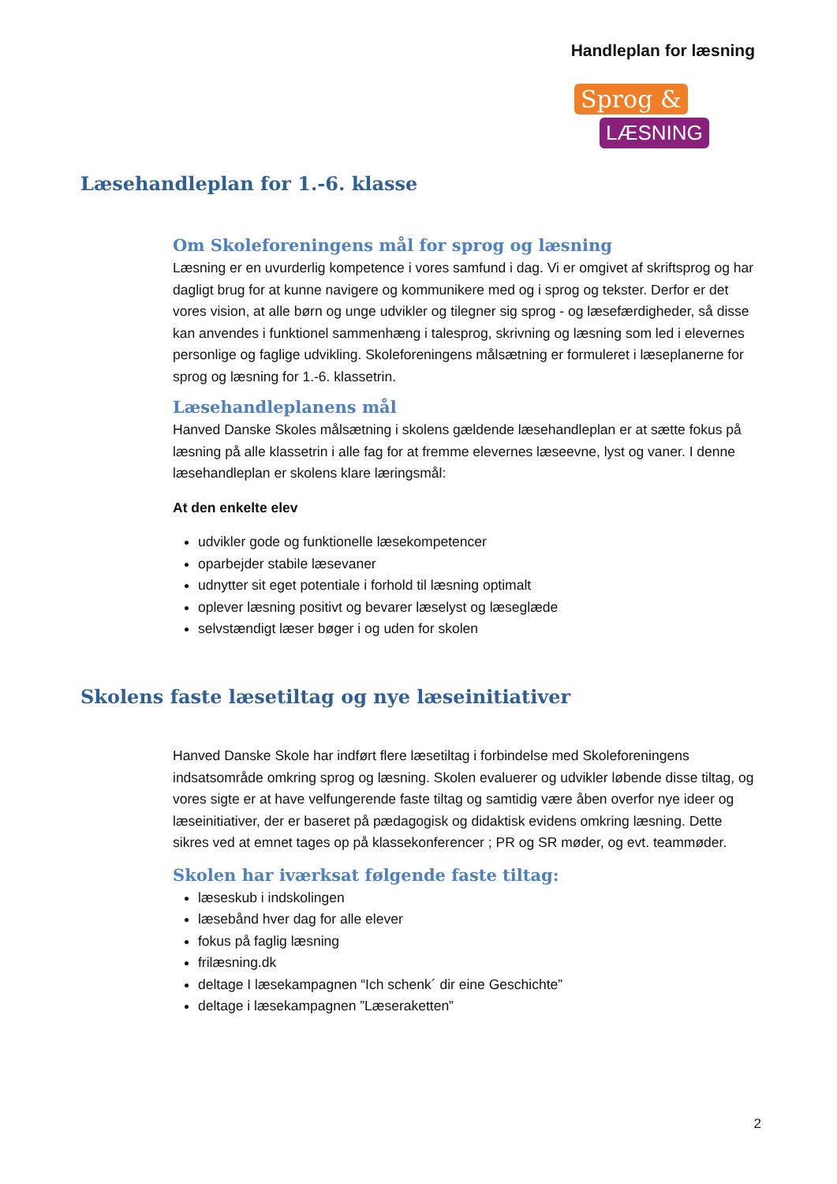Handleplan for læsning
Sprog &
LÆSNING
Læsehandleplan for 1.-6. klasse
Om Skoleforeningens mål for sprog og læsning
Læsning er en uvurderlig kompetence i vores samfund i dag. Vi er omgivet af skriftsprog og har dagligt brug for at kunne navigere og kommunikere med og i sprog og tekster. Derfor er det vores vision, at alle børn og unge udvikler og tilegner sig sprog - og læsefærdigheder, så disse kan anvendes i funktionel sammenhæng i talesprog, skrivning og læsning som led i elevernes personlige og faglige udvikling. Skoleforeningens målsætning er formuleret i læseplanerne for sprog og læsning for 1.-6. klassetrin.
Læsehandleplanens mål
Hanved Danske Skoles målsætning i skolens gældende læsehandleplan er at sætte fokus på læsning på alle klassetrin i alle fag for at fremme elevernes læseevne, lyst og vaner. I denne læsehandleplan er skolens klare læringsmål:
At den enkelte elev
udvikler gode og funktionelle læsekompetencer
oparbejder stabile læsevaner
udnytter sit eget potentiale i forhold til læsning optimalt
oplever læsning positivt og bevarer læselyst og læseglæde
selvstændigt læser bøger i og uden for skolen
Skolens faste læsetiltag og nye læseinitiativer
Hanved Danske Skole har indført flere læsetiltag i forbindelse med Skoleforeningens indsatsområde omkring sprog og læsning. Skolen evaluerer og udvikler løbende disse tiltag, og vores sigte er at have velfungerende faste tiltag og samtidig være åben overfor nye ideer og læseinitiativer, der er baseret på pædagogisk og didaktisk evidens omkring læsning. Dette sikres ved at emnet tages op på klassekonferencer ; PR og SR møder, og evt. teammøder.
Skolen har iværksat følgende faste tiltag:
læseskub i indskolingen
læsebånd hver dag for alle elever
fokus på faglig læsning
frilæsning.dk
deltage I læsekampagnen “Ich schenk´ dir eine Geschichte”
deltage i læsekampagnen ”Læseraketten”
2